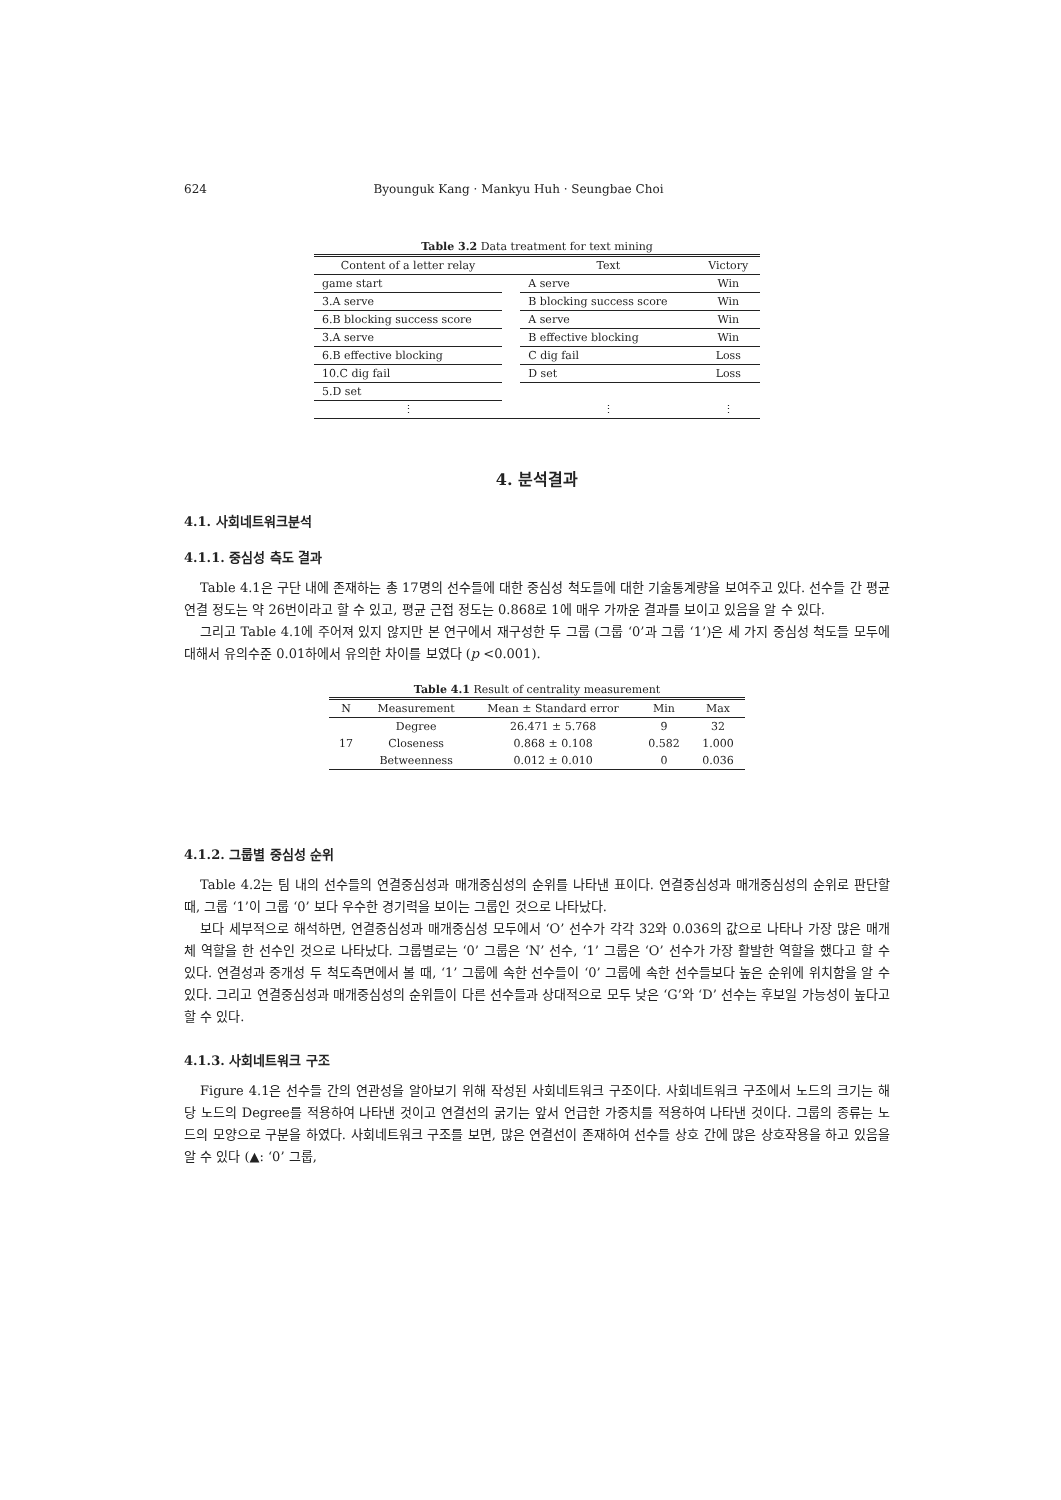624 Byounguk Kang · Mankyu Huh · Seungbae Choi
Table 3.2 Data treatment for text mining
| Content of a letter relay | | Text | Victory |
| --- | --- | --- | --- |
| game start | | A serve | Win |
| 3.A serve | | B blocking success score | Win |
| 6.B blocking success score | | A serve | Win |
| 3.A serve | | B effective blocking | Win |
| 6.B effective blocking | | C dig fail | Loss |
| 10.C dig fail | | D set | Loss |
| 5.D set | | | |
| ⋮ | | ⋮ | ⋮ |
4. 분석결과
4.1. 사회네트워크분석
4.1.1. 중심성 측도 결과
Table 4.1은 구단 내에 존재하는 총 17명의 선수들에 대한 중심성 척도들에 대한 기술통계량을 보여주고 있다. 선수들 간 평균 연결 정도는 약 26번이라고 할 수 있고, 평균 근접 정도는 0.868로 1에 매우 가까운 결과를 보이고 있음을 알 수 있다.
그리고 Table 4.1에 주어져 있지 않지만 본 연구에서 재구성한 두 그룹 (그룹 ‘0’과 그룹 ‘1’)은 세 가지 중심성 척도들 모두에 대해서 유의수준 0.01하에서 유의한 차이를 보였다 (p <0.001).
Table 4.1 Result of centrality measurement
| N | Measurement | Mean ± Standard error | Min | Max |
| --- | --- | --- | --- | --- |
| 17 | Degree | 26.471 ± 5.768 | 9 | 32 |
| | Closeness | 0.868 ± 0.108 | 0.582 | 1.000 |
| | Betweenness | 0.012 ± 0.010 | 0 | 0.036 |
4.1.2. 그룹별 중심성 순위
Table 4.2는 팀 내의 선수들의 연결중심성과 매개중심성의 순위를 나타낸 표이다. 연결중심성과 매개중심성의 순위로 판단할 때, 그룹 ‘1’이 그룹 ‘0’ 보다 우수한 경기력을 보이는 그룹인 것으로 나타났다.
보다 세부적으로 해석하면, 연결중심성과 매개중심성 모두에서 ‘O’ 선수가 각각 32와 0.036의 값으로 나타나 가장 많은 매개체 역할을 한 선수인 것으로 나타났다. 그룹별로는 ‘0’ 그룹은 ‘N’ 선수, ‘1’ 그룹은 ‘O’ 선수가 가장 활발한 역할을 했다고 할 수 있다. 연결성과 중개성 두 척도측면에서 볼 때, ‘1’ 그룹에 속한 선수들이 ‘0’ 그룹에 속한 선수들보다 높은 순위에 위치함을 알 수 있다. 그리고 연결중심성과 매개중심성의 순위들이 다른 선수들과 상대적으로 모두 낮은 ‘G’와 ‘D’ 선수는 후보일 가능성이 높다고 할 수 있다.
4.1.3. 사회네트워크 구조
Figure 4.1은 선수들 간의 연관성을 알아보기 위해 작성된 사회네트워크 구조이다. 사회네트워크 구조에서 노드의 크기는 해당 노드의 Degree를 적용하여 나타낸 것이고 연결선의 굵기는 앞서 언급한 가중치를 적용하여 나타낸 것이다. 그룹의 종류는 노드의 모양으로 구분을 하였다. 사회네트워크 구조를 보면, 많은 연결선이 존재하여 선수들 상호 간에 많은 상호작용을 하고 있음을 알 수 있다 (▲: ‘0’ 그룹,